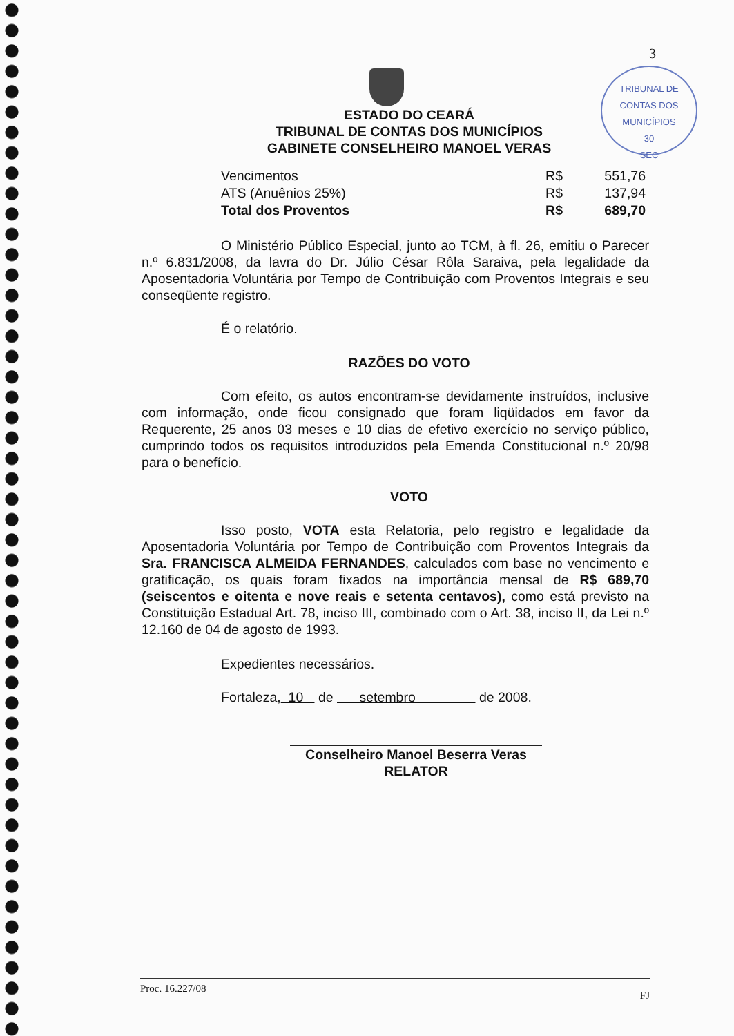TRIBUNAL DE CONTAS DOS MUNICÍPIOS
30
SEC
3
ESTADO DO CEARÁ
TRIBUNAL DE CONTAS DOS MUNICÍPIOS
GABINETE CONSELHEIRO MANOEL VERAS
| Vencimentos | R$ | 551,76 |
| ATS (Anuênios 25%) | R$ | 137,94 |
| Total dos Proventos | R$ | 689,70 |
O Ministério Público Especial, junto ao TCM, à fl. 26, emitiu o Parecer n.º 6.831/2008, da lavra do Dr. Júlio César Rôla Saraiva, pela legalidade da Aposentadoria Voluntária por Tempo de Contribuição com Proventos Integrais e seu conseqüente registro.
É o relatório.
RAZÕES DO VOTO
Com efeito, os autos encontram-se devidamente instruídos, inclusive com informação, onde ficou consignado que foram liqüidados em favor da Requerente, 25 anos 03 meses e 10 dias de efetivo exercício no serviço público, cumprindo todos os requisitos introduzidos pela Emenda Constitucional n.º 20/98 para o benefício.
VOTO
Isso posto, VOTA esta Relatoria, pelo registro e legalidade da Aposentadoria Voluntária por Tempo de Contribuição com Proventos Integrais da Sra. FRANCISCA ALMEIDA FERNANDES, calculados com base no vencimento e gratificação, os quais foram fixados na importância mensal de R$ 689,70 (seiscentos e oitenta e nove reais e setenta centavos), como está previsto na Constituição Estadual Art. 78, inciso III, combinado com o Art. 38, inciso II, da Lei n.º 12.160 de 04 de agosto de 1993.
Expedientes necessários.
Fortaleza, 10 de setembro de 2008.
Conselheiro Manoel Beserra Veras
RELATOR
Proc. 16.227/08 FJ